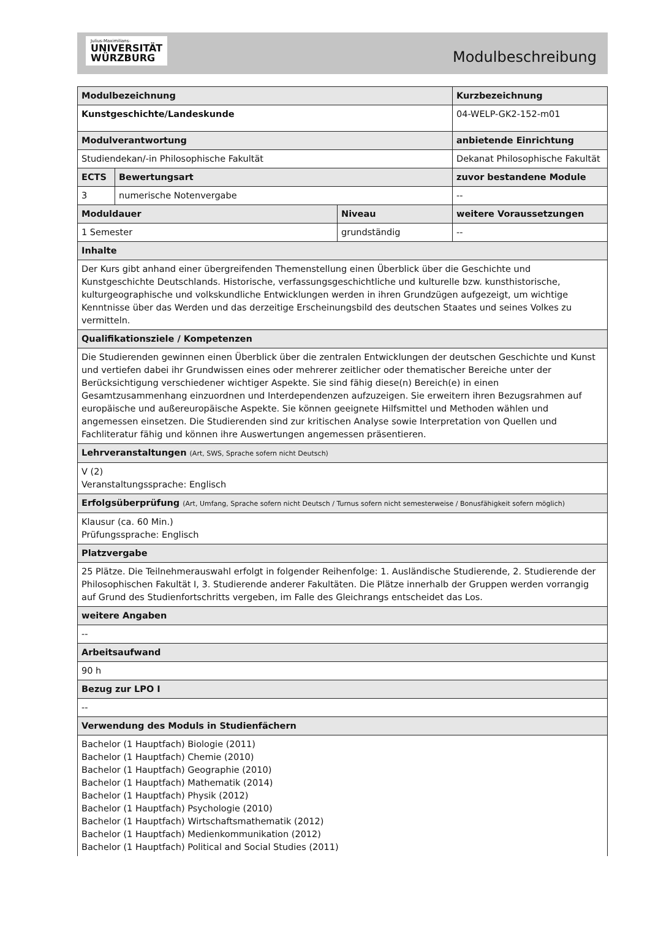Julius-Maximilians-
UNIVERSITÄT
WÜRZBURG
Modulbeschreibung
| Modulbezeichnung | | | | | Kurzbezeichnung |
| Kunstgeschichte/Landeskunde | | | | | 04-WELP-GK2-152-m01 |
| Modulverantwortung | | | | anbietende Einrichtung | |
| Studiendekan/-in Philosophische Fakultät | | | | Dekanat Philosophische Fakultät | |
| ECTS | Bewertungsart | | zuvor bestandene Module | | |
| 3 | numerische Notenvergabe | | -- | | |
| Moduldauer | | Niveau | weitere Voraussetzungen | | |
| 1 Semester | | grundständig | -- | | |
| Inhalte | | | | | |
| Der Kurs gibt anhand einer übergreifenden Themenstellung einen Überblick über die Geschichte und Kunstgeschichte Deutschlands. Historische, verfassungsgeschichtliche und kulturelle bzw. kunsthistorische, kulturgeographische und volkskundliche Entwicklungen werden in ihren Grundzügen aufgezeigt, um wichtige Kenntnisse über das Werden und das derzeitige Erscheinungsbild des deutschen Staates und seines Volkes zu vermitteln. | | | | | |
| Qualifikationsziele / Kompetenzen | | | | | |
| Die Studierenden gewinnen einen Überblick über die zentralen Entwicklungen der deutschen Geschichte und Kunst und vertiefen dabei ihr Grundwissen eines oder mehrerer zeitlicher oder thematischer Bereiche unter der Berücksichtigung verschiedener wichtiger Aspekte. Sie sind fähig diese(n) Bereich(e) in einen Gesamtzusammenhang einzuordnen und Interdependenzen aufzuzeigen. Sie erweitern ihren Bezugsrahmen auf europäische und außereuropäische Aspekte. Sie können geeignete Hilfsmittel und Methoden wählen und angemessen einsetzen. Die Studierenden sind zur kritischen Analyse sowie Interpretation von Quellen und Fachliteratur fähig und können ihre Auswertungen angemessen präsentieren. | | | | | |
| Lehrveranstaltungen (Art, SWS, Sprache sofern nicht Deutsch) | | | | | |
| V (2) Veranstaltungssprache: Englisch | | | | | |
| Erfolgsüberprüfung (Art, Umfang, Sprache sofern nicht Deutsch / Turnus sofern nicht semesterweise / Bonusfähigkeit sofern möglich) | | | | | |
| Klausur (ca. 60 Min.) Prüfungssprache: Englisch | | | | | |
| Platzvergabe | | | | | |
| 25 Plätze. Die Teilnehmerauswahl erfolgt in folgender Reihenfolge: 1. Ausländische Studierende, 2. Studierende der Philosophischen Fakultät I, 3. Studierende anderer Fakultäten. Die Plätze innerhalb der Gruppen werden vorrangig auf Grund des Studienfortschritts vergeben, im Falle des Gleichrangs entscheidet das Los. | | | | | |
| weitere Angaben | | | | | |
| -- | | | | | |
| Arbeitsaufwand | | | | | |
| 90 h | | | | | |
| Bezug zur LPO I | | | | | |
| -- | | | | | |
| Verwendung des Moduls in Studienfächern | | | | | |
| Bachelor (1 Hauptfach) Biologie (2011) Bachelor (1 Hauptfach) Chemie (2010) Bachelor (1 Hauptfach) Geographie (2010) Bachelor (1 Hauptfach) Mathematik (2014) Bachelor (1 Hauptfach) Physik (2012) Bachelor (1 Hauptfach) Psychologie (2010) Bachelor (1 Hauptfach) Wirtschaftsmathematik (2012) Bachelor (1 Hauptfach) Medienkommunikation (2012) Bachelor (1 Hauptfach) Political and Social Studies (2011) | | | | | |